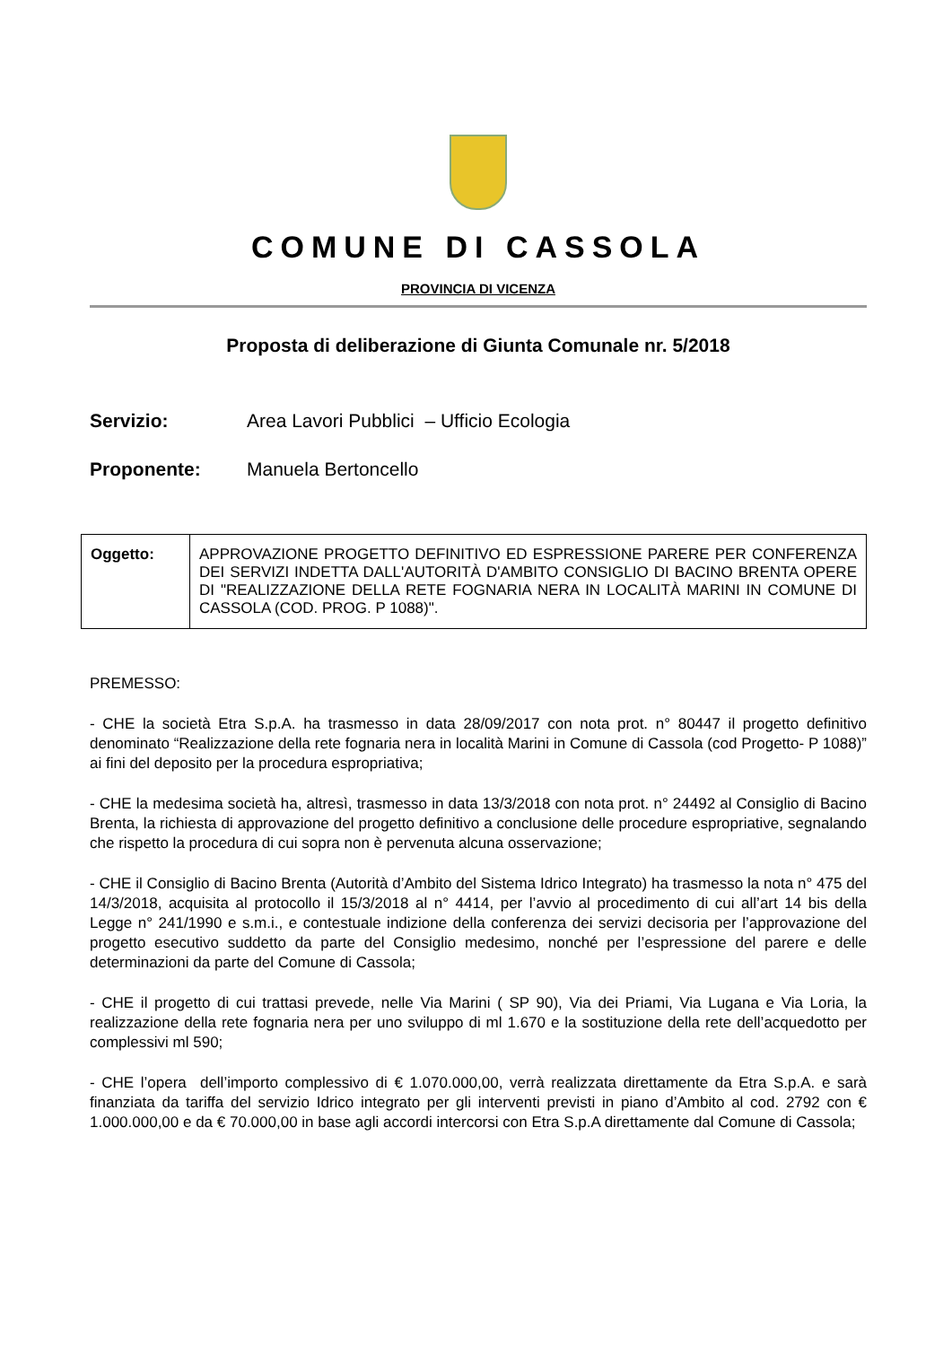COMUNE DI CASSOLA
PROVINCIA DI VICENZA
Proposta di deliberazione di Giunta Comunale nr. 5/2018
Servizio: Area Lavori Pubblici – Ufficio Ecologia
Proponente: Manuela Bertoncello
| Oggetto: | APPROVAZIONE PROGETTO DEFINITIVO ED ESPRESSIONE PARERE PER CONFERENZA DEI SERVIZI INDETTA DALL'AUTORITÀ D'AMBITO CONSIGLIO DI BACINO BRENTA OPERE DI "REALIZZAZIONE DELLA RETE FOGNARIA NERA IN LOCALITÀ MARINI IN COMUNE DI CASSOLA (COD. PROG. P 1088)". |
PREMESSO:
- CHE la società Etra S.p.A. ha trasmesso in data 28/09/2017 con nota prot. n° 80447 il progetto definitivo denominato “Realizzazione della rete fognaria nera in località Marini in Comune di Cassola (cod Progetto- P 1088)” ai fini del deposito per la procedura espropriativa;
- CHE la medesima società ha, altresì, trasmesso in data 13/3/2018 con nota prot. n° 24492 al Consiglio di Bacino Brenta, la richiesta di approvazione del progetto definitivo a conclusione delle procedure espropriative, segnalando che rispetto la procedura di cui sopra non è pervenuta alcuna osservazione;
- CHE il Consiglio di Bacino Brenta (Autorità d’Ambito del Sistema Idrico Integrato) ha trasmesso la nota n° 475 del 14/3/2018, acquisita al protocollo il 15/3/2018 al n° 4414, per l’avvio al procedimento di cui all’art 14 bis della Legge n° 241/1990 e s.m.i., e contestuale indizione della conferenza dei servizi decisoria per l’approvazione del progetto esecutivo suddetto da parte del Consiglio medesimo, nonché per l’espressione del parere e delle determinazioni da parte del Comune di Cassola;
- CHE il progetto di cui trattasi prevede, nelle Via Marini ( SP 90), Via dei Priami, Via Lugana e Via Loria, la realizzazione della rete fognaria nera per uno sviluppo di ml 1.670 e la sostituzione della rete dell’acquedotto per complessivi ml 590;
- CHE l’opera dell’importo complessivo di € 1.070.000,00, verrà realizzata direttamente da Etra S.p.A. e sarà finanziata da tariffa del servizio Idrico integrato per gli interventi previsti in piano d’Ambito al cod. 2792 con € 1.000.000,00 e da € 70.000,00 in base agli accordi intercorsi con Etra S.p.A direttamente dal Comune di Cassola;